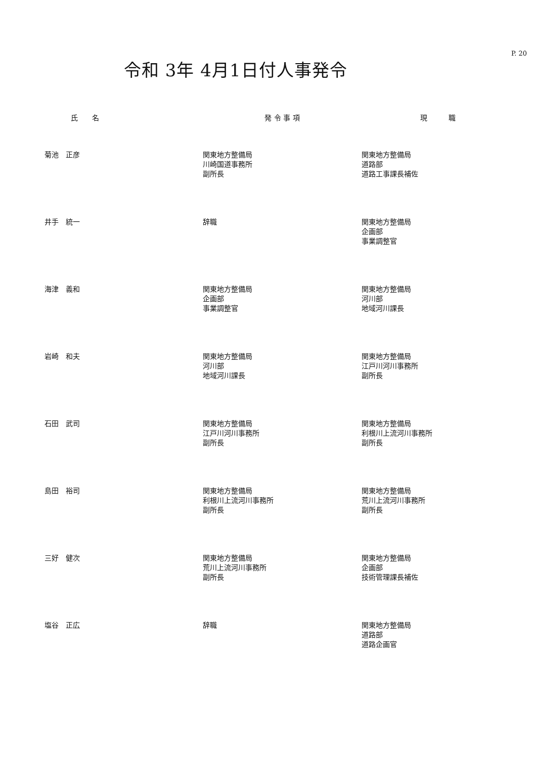P. 20
令和 3年 4月1日付人事発令
| 氏 名 | 発 令 事 項 | 現 職 |
| --- | --- | --- |
| 菊池 正彦 | 関東地方整備局 川崎国道事務所 副所長 | 関東地方整備局 道路部 道路工事課長補佐 |
| 井手 統一 | 辞職 | 関東地方整備局 企画部 事業調整官 |
| 海津 義和 | 関東地方整備局 企画部 事業調整官 | 関東地方整備局 河川部 地域河川課長 |
| 岩崎 和夫 | 関東地方整備局 河川部 地域河川課長 | 関東地方整備局 江戸川河川事務所 副所長 |
| 石田 武司 | 関東地方整備局 江戸川河川事務所 副所長 | 関東地方整備局 利根川上流河川事務所 副所長 |
| 島田 裕司 | 関東地方整備局 利根川上流河川事務所 副所長 | 関東地方整備局 荒川上流河川事務所 副所長 |
| 三好 健次 | 関東地方整備局 荒川上流河川事務所 副所長 | 関東地方整備局 企画部 技術管理課長補佐 |
| 塩谷 正広 | 辞職 | 関東地方整備局 道路部 道路企画官 |